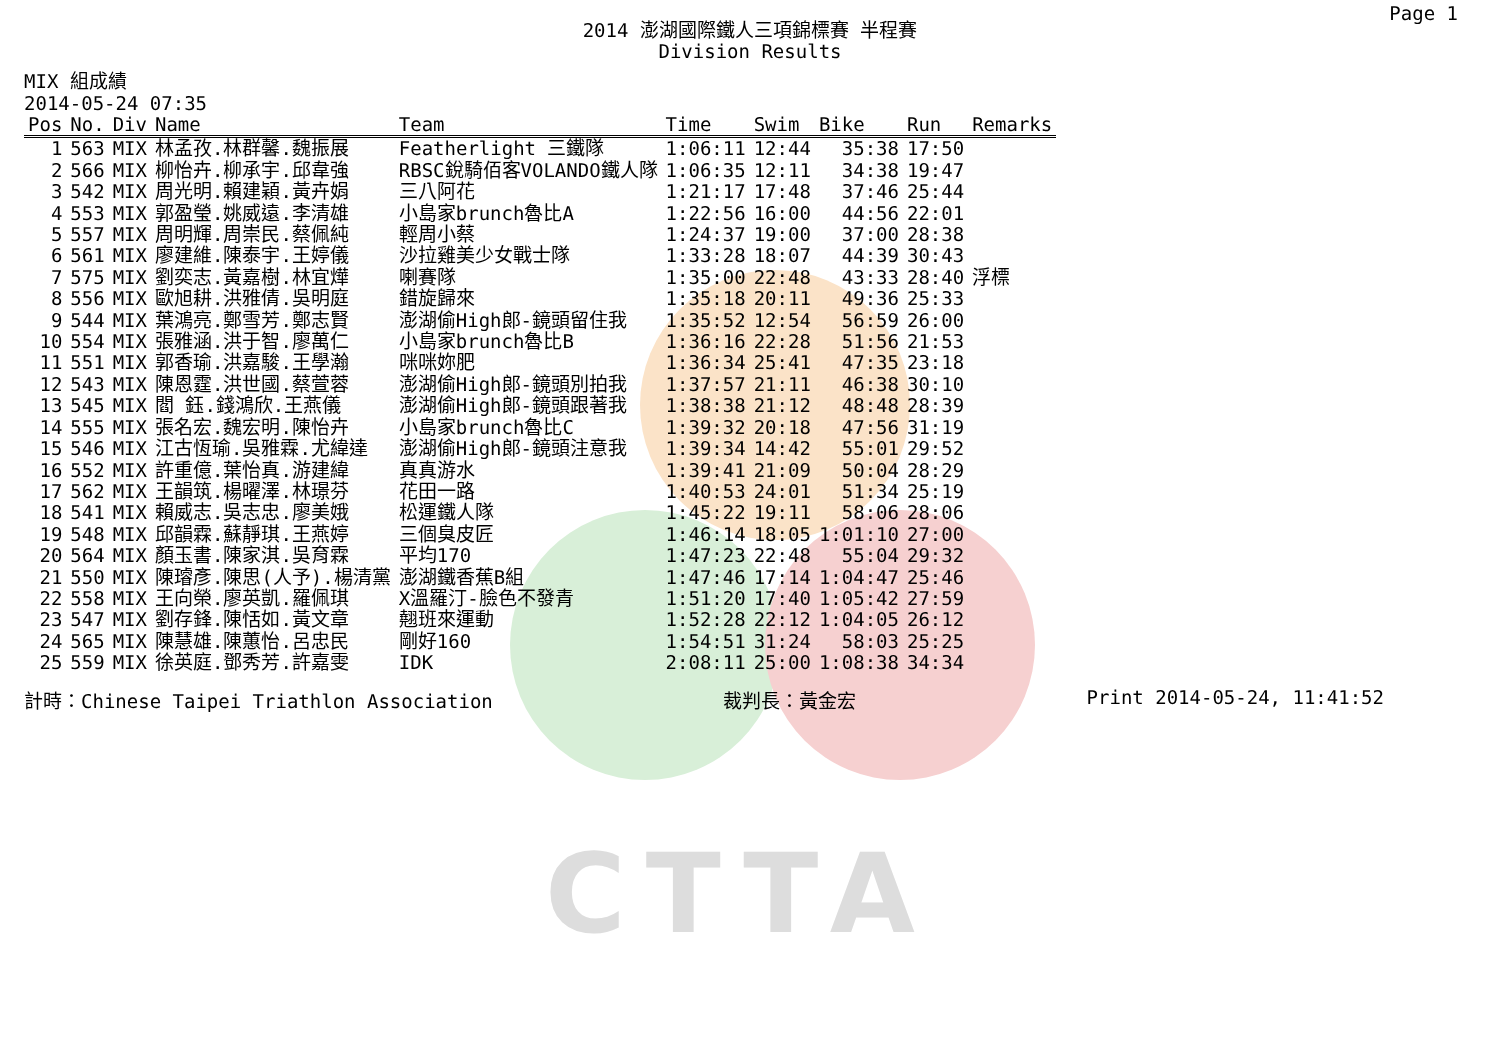CTTA
Page 1
2014 澎湖國際鐵人三項錦標賽 半程賽
Division Results
MIX 組成績
2014-05-24 07:35
| Pos | No. | Div | Name | Team | Time | Swim | Bike | Run | Remarks |
| --- | --- | --- | --- | --- | --- | --- | --- | --- | --- |
| 1 | 563 | MIX | 林孟孜.林群馨.魏振展 | Featherlight 三鐵隊 | 1:06:11 | 12:44 | 35:38 | 17:50 | |
| 2 | 566 | MIX | 柳怡卉.柳承宇.邱韋強 | RBSC銳騎佰客VOLANDO鐵人隊 | 1:06:35 | 12:11 | 34:38 | 19:47 | |
| 3 | 542 | MIX | 周光明.賴建穎.黃卉娟 | 三八阿花 | 1:21:17 | 17:48 | 37:46 | 25:44 | |
| 4 | 553 | MIX | 郭盈瑩.姚威遠.李清雄 | 小島家brunch魯比A | 1:22:56 | 16:00 | 44:56 | 22:01 | |
| 5 | 557 | MIX | 周明輝.周崇民.蔡佩純 | 輕周小蔡 | 1:24:37 | 19:00 | 37:00 | 28:38 | |
| 6 | 561 | MIX | 廖建維.陳泰宇.王婷儀 | 沙拉雞美少女戰士隊 | 1:33:28 | 18:07 | 44:39 | 30:43 | |
| 7 | 575 | MIX | 劉奕志.黃嘉樹.林宜燁 | 喇賽隊 | 1:35:00 | 22:48 | 43:33 | 28:40 | 浮標 |
| 8 | 556 | MIX | 歐旭耕.洪雅倩.吳明庭 | 錯旋歸來 | 1:35:18 | 20:11 | 49:36 | 25:33 | |
| 9 | 544 | MIX | 葉鴻亮.鄭雪芳.鄭志賢 | 澎湖偷High郎-鏡頭留住我 | 1:35:52 | 12:54 | 56:59 | 26:00 | |
| 10 | 554 | MIX | 張雅涵.洪于智.廖萬仁 | 小島家brunch魯比B | 1:36:16 | 22:28 | 51:56 | 21:53 | |
| 11 | 551 | MIX | 郭香瑜.洪嘉駿.王學瀚 | 咪咪妳肥 | 1:36:34 | 25:41 | 47:35 | 23:18 | |
| 12 | 543 | MIX | 陳恩霆.洪世國.蔡萱蓉 | 澎湖偷High郎-鏡頭別拍我 | 1:37:57 | 21:11 | 46:38 | 30:10 | |
| 13 | 545 | MIX | 閻 鈺.錢鴻欣.王燕儀 | 澎湖偷High郎-鏡頭跟著我 | 1:38:38 | 21:12 | 48:48 | 28:39 | |
| 14 | 555 | MIX | 張名宏.魏宏明.陳怡卉 | 小島家brunch魯比C | 1:39:32 | 20:18 | 47:56 | 31:19 | |
| 15 | 546 | MIX | 江古恆瑜.吳雅霖.尤緯達 | 澎湖偷High郎-鏡頭注意我 | 1:39:34 | 14:42 | 55:01 | 29:52 | |
| 16 | 552 | MIX | 許重億.葉怡真.游建緯 | 真真游水 | 1:39:41 | 21:09 | 50:04 | 28:29 | |
| 17 | 562 | MIX | 王韻筑.楊曜澤.林璟芬 | 花田一路 | 1:40:53 | 24:01 | 51:34 | 25:19 | |
| 18 | 541 | MIX | 賴威志.吳志忠.廖美娥 | 松運鐵人隊 | 1:45:22 | 19:11 | 58:06 | 28:06 | |
| 19 | 548 | MIX | 邱韻霖.蘇靜琪.王燕婷 | 三個臭皮匠 | 1:46:14 | 18:05 | 1:01:10 | 27:00 | |
| 20 | 564 | MIX | 顏玉書.陳家淇.吳育霖 | 平均170 | 1:47:23 | 22:48 | 55:04 | 29:32 | |
| 21 | 550 | MIX | 陳璿彥.陳思(人予).楊清黨 | 澎湖鐵香蕉B組 | 1:47:46 | 17:14 | 1:04:47 | 25:46 | |
| 22 | 558 | MIX | 王向榮.廖英凱.羅佩琪 | X溫羅汀-臉色不發青 | 1:51:20 | 17:40 | 1:05:42 | 27:59 | |
| 23 | 547 | MIX | 劉存鋒.陳恬如.黃文章 | 翹班來運動 | 1:52:28 | 22:12 | 1:04:05 | 26:12 | |
| 24 | 565 | MIX | 陳慧雄.陳蕙怡.呂忠民 | 剛好160 | 1:54:51 | 31:24 | 58:03 | 25:25 | |
| 25 | 559 | MIX | 徐英庭.鄧秀芳.許嘉雯 | IDK | 2:08:11 | 25:00 | 1:08:38 | 34:34 | |
計時：Chinese Taipei Triathlon Association 裁判長：黃金宏 Print 2014-05-24, 11:41:52